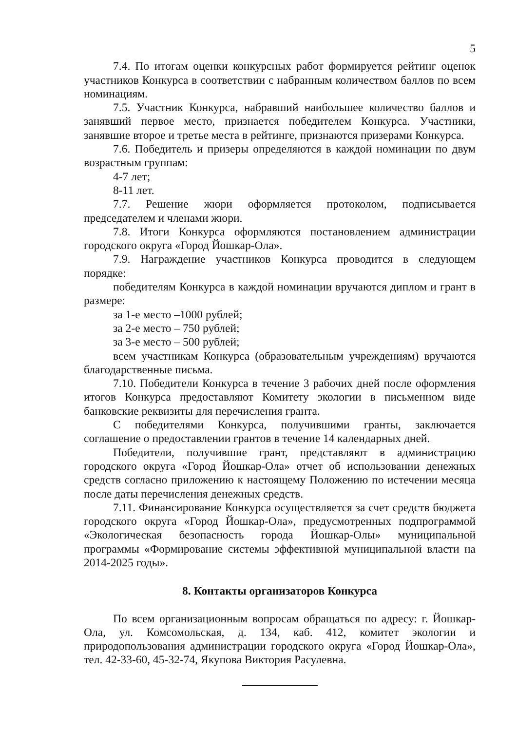5
7.4. По итогам оценки конкурсных работ формируется рейтинг оценок участников Конкурса в соответствии с набранным количеством баллов по всем номинациям.
7.5. Участник Конкурса, набравший наибольшее количество баллов и занявший первое место, признается победителем Конкурса. Участники, занявшие второе и третье места в рейтинге, признаются призерами Конкурса.
7.6. Победитель и призеры определяются в каждой номинации по двум возрастным группам:
4-7 лет;
8-11 лет.
7.7. Решение жюри оформляется протоколом, подписывается председателем и членами жюри.
7.8. Итоги Конкурса оформляются постановлением администрации городского округа «Город Йошкар-Ола».
7.9. Награждение участников Конкурса проводится в следующем порядке:
победителям Конкурса в каждой номинации вручаются диплом и грант в размере:
за 1-е место –1000 рублей;
за 2-е место – 750 рублей;
за 3-е место – 500 рублей;
всем участникам Конкурса (образовательным учреждениям) вручаются благодарственные письма.
7.10. Победители Конкурса в течение 3 рабочих дней после оформления итогов Конкурса предоставляют Комитету экологии в письменном виде банковские реквизиты для перечисления гранта.
С победителями Конкурса, получившими гранты, заключается соглашение о предоставлении грантов в течение 14 календарных дней.
Победители, получившие грант, представляют в администрацию городского округа «Город Йошкар-Ола» отчет об использовании денежных средств согласно приложению к настоящему Положению по истечении месяца после даты перечисления денежных средств.
7.11. Финансирование Конкурса осуществляется за счет средств бюджета городского округа «Город Йошкар-Ола», предусмотренных подпрограммой «Экологическая безопасность города Йошкар-Олы» муниципальной программы «Формирование системы эффективной муниципальной власти на 2014-2025 годы».
8. Контакты организаторов Конкурса
По всем организационным вопросам обращаться по адресу: г. Йошкар-Ола, ул. Комсомольская, д. 134, каб. 412, комитет экологии и природопользования администрации городского округа «Город Йошкар-Ола», тел. 42-33-60, 45-32-74, Якупова Виктория Расулевна.